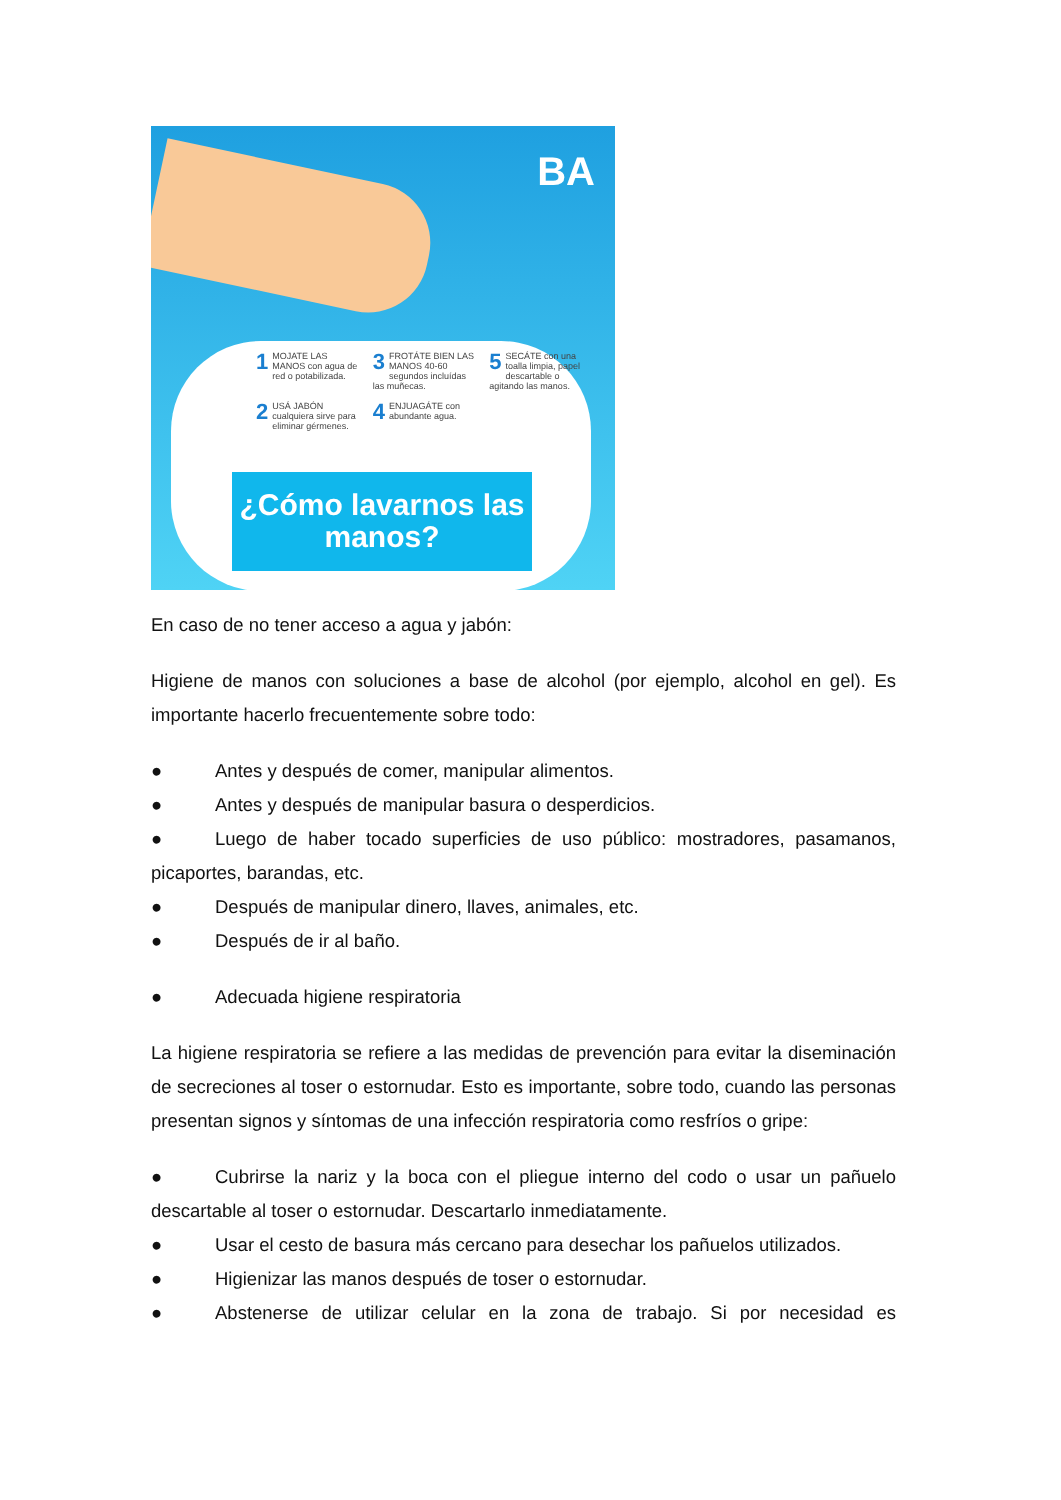BA
1 MOJATE LAS MANOS con agua de red o potabilizada.
3 FROTÁTE BIEN LAS MANOS 40-60 segundos incluídas las muñecas.
5 SECÁTE con una toalla limpia, papel descartable o agitando las manos.
2 USÁ JABÓN cualquiera sirve para eliminar gérmenes.
4 ENJUAGÁTE con abundante agua.
¿Cómo lavarnos las manos?
En caso de no tener acceso a agua y jabón:
Higiene de manos con soluciones a base de alcohol (por ejemplo, alcohol en gel). Es importante hacerlo frecuentemente sobre todo:
● Antes y después de comer, manipular alimentos.
● Antes y después de manipular basura o desperdicios.
● Luego de haber tocado superficies de uso público: mostradores, pasamanos, picaportes, barandas, etc.
● Después de manipular dinero, llaves, animales, etc.
● Después de ir al baño.
● Adecuada higiene respiratoria
La higiene respiratoria se refiere a las medidas de prevención para evitar la diseminación de secreciones al toser o estornudar. Esto es importante, sobre todo, cuando las personas presentan signos y síntomas de una infección respiratoria como resfríos o gripe:
● Cubrirse la nariz y la boca con el pliegue interno del codo o usar un pañuelo descartable al toser o estornudar. Descartarlo inmediatamente.
● Usar el cesto de basura más cercano para desechar los pañuelos utilizados.
● Higienizar las manos después de toser o estornudar.
● Abstenerse de utilizar celular en la zona de trabajo. Si por necesidad es